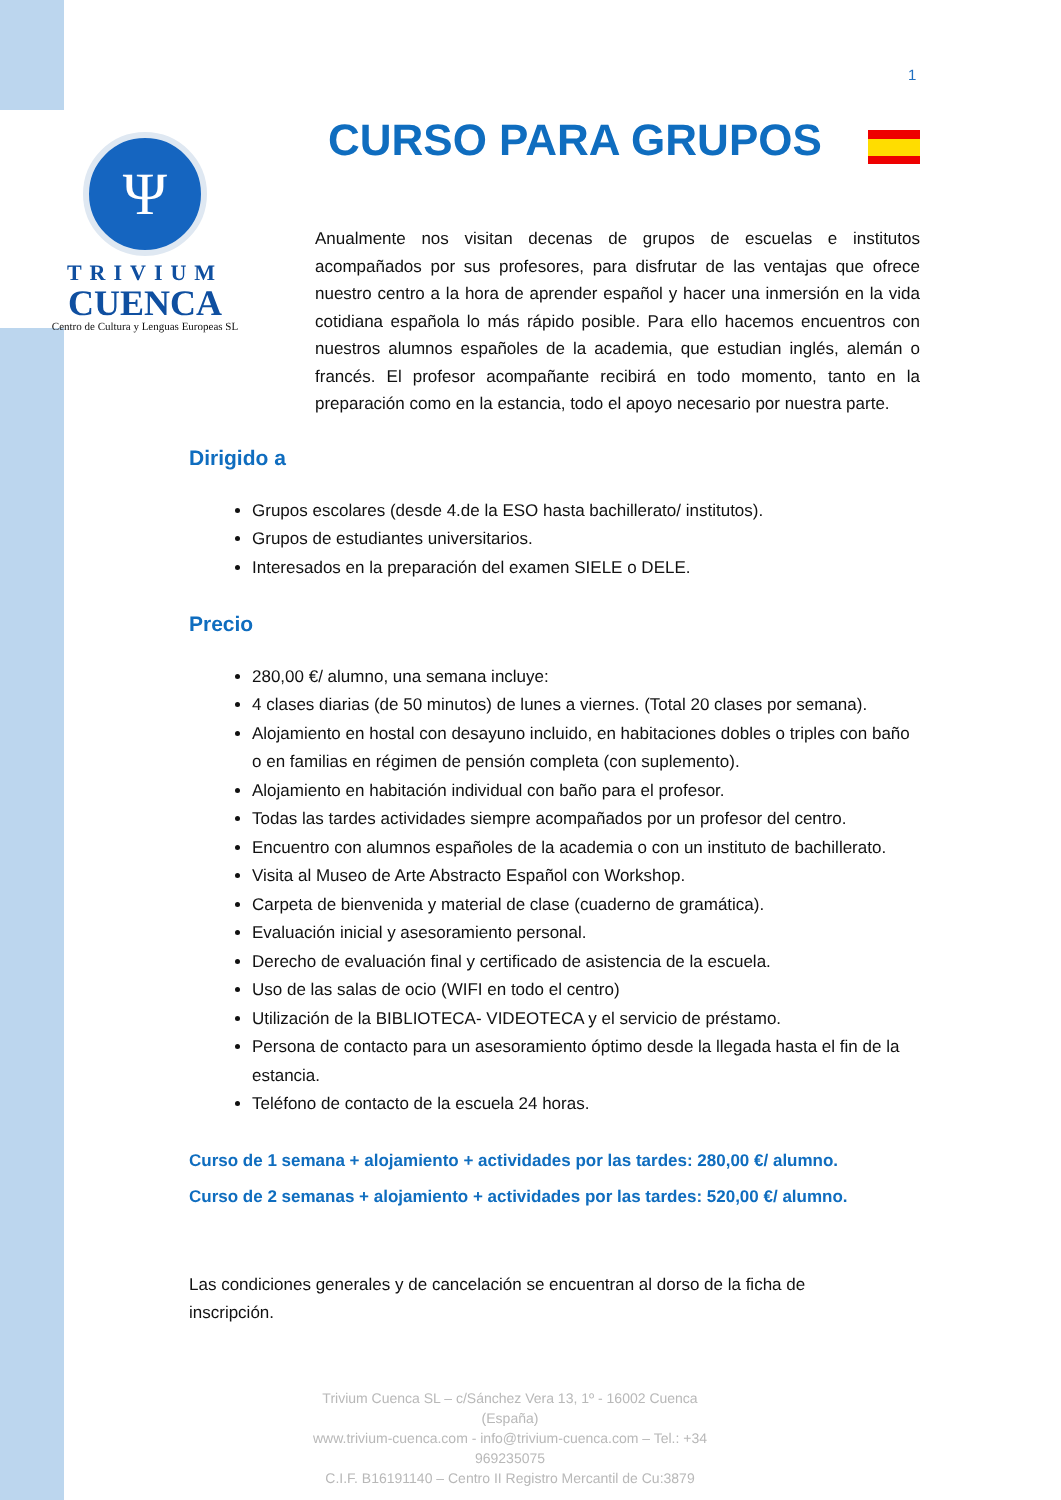1
Ψ
TRIVIUM
CUENCA
Centro de Cultura y Lenguas Europeas SL
CURSO PARA GRUPOS
Anualmente nos visitan decenas de grupos de escuelas e institutos acompañados por sus profesores, para disfrutar de las ventajas que ofrece nuestro centro a la hora de aprender español y hacer una inmersión en la vida cotidiana española lo más rápido posible. Para ello hacemos encuentros con nuestros alumnos españoles de la academia, que estudian inglés, alemán o francés. El profesor acompañante recibirá en todo momento, tanto en la preparación como en la estancia, todo el apoyo necesario por nuestra parte.
Dirigido a
Grupos escolares (desde 4.de la ESO hasta bachillerato/ institutos).
Grupos de estudiantes universitarios.
Interesados en la preparación del examen SIELE o DELE.
Precio
280,00 €/ alumno, una semana incluye:
4 clases diarias (de 50 minutos) de lunes a viernes. (Total 20 clases por semana).
Alojamiento en hostal con desayuno incluido, en habitaciones dobles o triples con baño o en familias en régimen de pensión completa (con suplemento).
Alojamiento en habitación individual con baño para el profesor.
Todas las tardes actividades siempre acompañados por un profesor del centro.
Encuentro con alumnos españoles de la academia o con un instituto de bachillerato.
Visita al Museo de Arte Abstracto Español con Workshop.
Carpeta de bienvenida y material de clase (cuaderno de gramática).
Evaluación inicial y asesoramiento personal.
Derecho de evaluación final y certificado de asistencia de la escuela.
Uso de las salas de ocio (WIFI en todo el centro)
Utilización de la BIBLIOTECA- VIDEOTECA y el servicio de préstamo.
Persona de contacto para un asesoramiento óptimo desde la llegada hasta el fin de la estancia.
Teléfono de contacto de la escuela 24 horas.
Curso de 1 semana + alojamiento + actividades por las tardes: 280,00 €/ alumno.
Curso de 2 semanas + alojamiento + actividades por las tardes: 520,00 €/ alumno.
Las condiciones generales y de cancelación se encuentran al dorso de la ficha de inscripción.
Trivium Cuenca SL – c/Sánchez Vera 13, 1º - 16002 Cuenca (España)
www.trivium-cuenca.com - info@trivium-cuenca.com – Tel.: +34 969235075
C.I.F. B16191140 – Centro II Registro Mercantil de Cu:3879